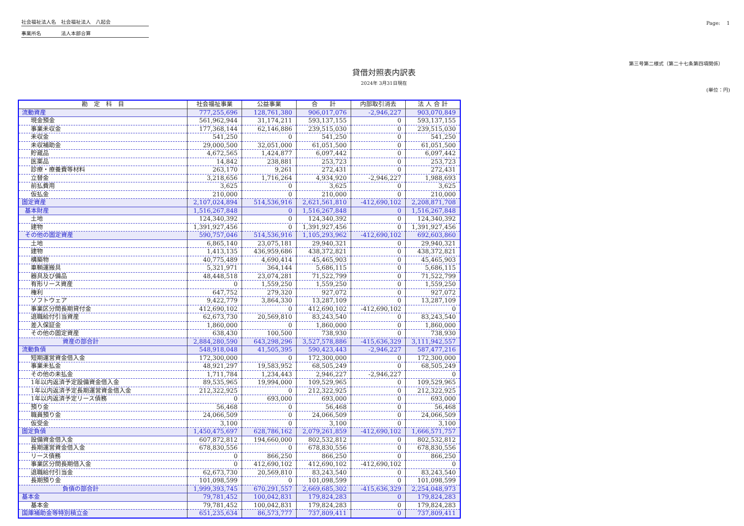社会福祉法人名　社会福祉法人　八起会
事業所名　　　　法人本部合算
Page:　 1
第三号第二様式（第二十七条第四項関係）
貸借対照表内訳表
2024年 3月31日現在
(単位：円)
| 勘 定 科 目 | 社会福祉事業 | 公益事業 | 合 計 | 内部取引消去 | 法 人 合 計 |
| --- | --- | --- | --- | --- | --- |
| 流動資産 | 777,255,696 | 128,761,380 | 906,017,076 | -2,946,227 | 903,070,849 |
| 現金預金 | 561,962,944 | 31,174,211 | 593,137,155 | 0 | 593,137,155 |
| 事業未収金 | 177,368,144 | 62,146,886 | 239,515,030 | 0 | 239,515,030 |
| 未収金 | 541,250 | 0 | 541,250 | 0 | 541,250 |
| 未収補助金 | 29,000,500 | 32,051,000 | 61,051,500 | 0 | 61,051,500 |
| 貯蔵品 | 4,672,565 | 1,424,877 | 6,097,442 | 0 | 6,097,442 |
| 医薬品 | 14,842 | 238,881 | 253,723 | 0 | 253,723 |
| 診療・療養費等材料 | 263,170 | 9,261 | 272,431 | 0 | 272,431 |
| 立替金 | 3,218,656 | 1,716,264 | 4,934,920 | -2,946,227 | 1,988,693 |
| 前払費用 | 3,625 | 0 | 3,625 | 0 | 3,625 |
| 仮払金 | 210,000 | 0 | 210,000 | 0 | 210,000 |
| 固定資産 | 2,107,024,894 | 514,536,916 | 2,621,561,810 | -412,690,102 | 2,208,871,708 |
| 基本財産 | 1,516,267,848 | 0 | 1,516,267,848 | 0 | 1,516,267,848 |
| 土地 | 124,340,392 | 0 | 124,340,392 | 0 | 124,340,392 |
| 建物 | 1,391,927,456 | 0 | 1,391,927,456 | 0 | 1,391,927,456 |
| その他の固定資産 | 590,757,046 | 514,536,916 | 1,105,293,962 | -412,690,102 | 692,603,860 |
| 土地 | 6,865,140 | 23,075,181 | 29,940,321 | 0 | 29,940,321 |
| 建物 | 1,413,135 | 436,959,686 | 438,372,821 | 0 | 438,372,821 |
| 構築物 | 40,775,489 | 4,690,414 | 45,465,903 | 0 | 45,465,903 |
| 車輌運搬具 | 5,321,971 | 364,144 | 5,686,115 | 0 | 5,686,115 |
| 器具及び備品 | 48,448,518 | 23,074,281 | 71,522,799 | 0 | 71,522,799 |
| 有形リース資産 | 0 | 1,559,250 | 1,559,250 | 0 | 1,559,250 |
| 権利 | 647,752 | 279,320 | 927,072 | 0 | 927,072 |
| ソフトウェア | 9,422,779 | 3,864,330 | 13,287,109 | 0 | 13,287,109 |
| 事業区分間長期貸付金 | 412,690,102 | 0 | 412,690,102 | -412,690,102 | 0 |
| 退職給付引当資産 | 62,673,730 | 20,569,810 | 83,243,540 | 0 | 83,243,540 |
| 差入保証金 | 1,860,000 | 0 | 1,860,000 | 0 | 1,860,000 |
| その他の固定資産 | 638,430 | 100,500 | 738,930 | 0 | 738,930 |
| 資産の部合計 | 2,884,280,590 | 643,298,296 | 3,527,578,886 | -415,636,329 | 3,111,942,557 |
| 流動負債 | 548,918,048 | 41,505,395 | 590,423,443 | -2,946,227 | 587,477,216 |
| 短期運営資金借入金 | 172,300,000 | 0 | 172,300,000 | 0 | 172,300,000 |
| 事業未払金 | 48,921,297 | 19,583,952 | 68,505,249 | 0 | 68,505,249 |
| その他の未払金 | 1,711,784 | 1,234,443 | 2,946,227 | -2,946,227 | 0 |
| 1年以内返済予定設備資金借入金 | 89,535,965 | 19,994,000 | 109,529,965 | 0 | 109,529,965 |
| 1年以内返済予定長期運営資金借入金 | 212,322,925 | 0 | 212,322,925 | 0 | 212,322,925 |
| 1年以内返済予定リース債務 | 0 | 693,000 | 693,000 | 0 | 693,000 |
| 預り金 | 56,468 | 0 | 56,468 | 0 | 56,468 |
| 職員預り金 | 24,066,509 | 0 | 24,066,509 | 0 | 24,066,509 |
| 仮受金 | 3,100 | 0 | 3,100 | 0 | 3,100 |
| 固定負債 | 1,450,475,697 | 628,786,162 | 2,079,261,859 | -412,690,102 | 1,666,571,757 |
| 設備資金借入金 | 607,872,812 | 194,660,000 | 802,532,812 | 0 | 802,532,812 |
| 長期運営資金借入金 | 678,830,556 | 0 | 678,830,556 | 0 | 678,830,556 |
| リース債務 | 0 | 866,250 | 866,250 | 0 | 866,250 |
| 事業区分間長期借入金 | 0 | 412,690,102 | 412,690,102 | -412,690,102 | 0 |
| 退職給付引当金 | 62,673,730 | 20,569,810 | 83,243,540 | 0 | 83,243,540 |
| 長期預り金 | 101,098,599 | 0 | 101,098,599 | 0 | 101,098,599 |
| 負債の部合計 | 1,999,393,745 | 670,291,557 | 2,669,685,302 | -415,636,329 | 2,254,048,973 |
| 基本金 | 79,781,452 | 100,042,831 | 179,824,283 | 0 | 179,824,283 |
| 基本金 | 79,781,452 | 100,042,831 | 179,824,283 | 0 | 179,824,283 |
| 国庫補助金等特別積立金 | 651,235,634 | 86,573,777 | 737,809,411 | 0 | 737,809,411 |